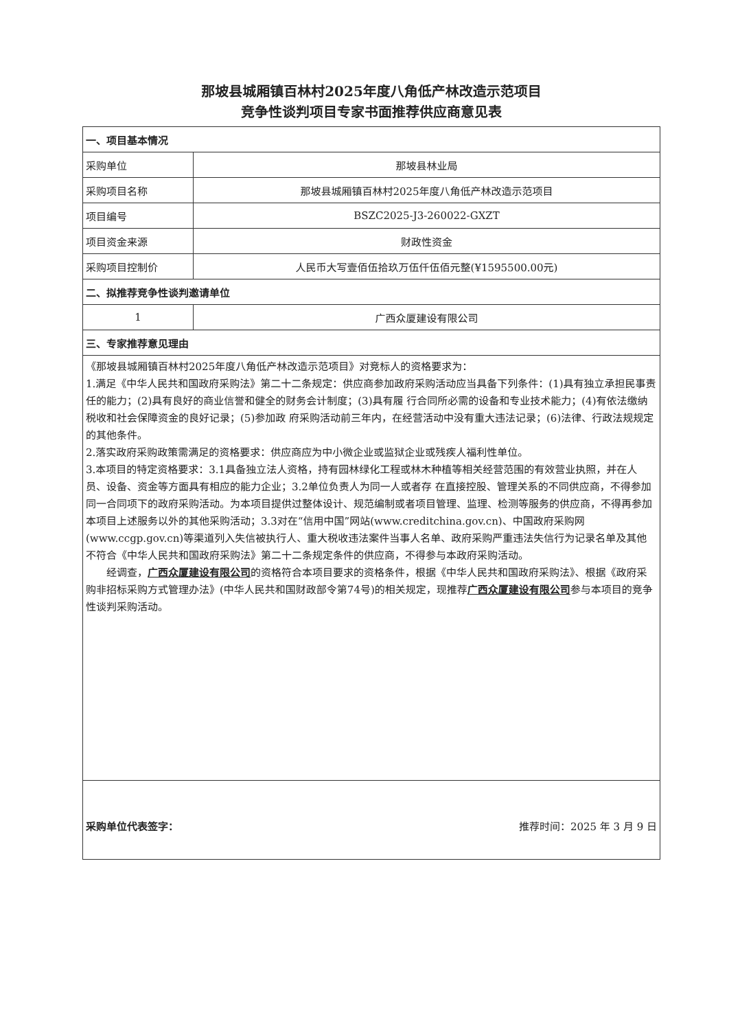那坡县城厢镇百林村2025年度八角低产林改造示范项目
竞争性谈判项目专家书面推荐供应商意见表
| 一、项目基本情况 | |
| 采购单位 | 那坡县林业局 |
| 采购项目名称 | 那坡县城厢镇百林村2025年度八角低产林改造示范项目 |
| 项目编号 | BSZC2025-J3-260022-GXZT |
| 项目资金来源 | 财政性资金 |
| 采购项目控制价 | 人民币大写壹佰伍拾玖万伍仟伍佰元整(¥1595500.00元) |
| 二、拟推荐竞争性谈判邀请单位 | |
| 1 | 广西众厦建设有限公司 |
| 三、专家推荐意见理由 | |
| 《那坡县城厢镇百林村2025年度八角低产林改造示范项目》对竞标人的资格要求为： 1.满足《中华人民共和国政府采购法》第二十二条规定：供应商参加政府采购活动应当具备下列条件：(1)具有独立承担民事责任的能力；(2)具有良好的商业信誉和健全的财务会计制度；(3)具有履 行合同所必需的设备和专业技术能力；(4)有依法缴纳税收和社会保障资金的良好记录；(5)参加政 府采购活动前三年内，在经营活动中没有重大违法记录；(6)法律、行政法规规定的其他条件。 2.落实政府采购政策需满足的资格要求：供应商应为中小微企业或监狱企业或残疾人福利性单位。 3.本项目的特定资格要求：3.1具备独立法人资格，持有园林绿化工程或林木种植等相关经营范围的有效营业执照，并在人员、设备、资金等方面具有相应的能力企业；3.2单位负责人为同一人或者存 在直接控股、管理关系的不同供应商，不得参加同一合同项下的政府采购活动。为本项目提供过整体设计、规范编制或者项目管理、监理、检测等服务的供应商，不得再参加本项目上述服务以外的其他采购活动；3.3对在“信用中国”网站(www.creditchina.gov.cn)、中国政府采购网(www.ccgp.gov.cn)等渠道列入失信被执行人、重大税收违法案件当事人名单、政府采购严重违法失信行为记录名单及其他不符合《中华人民共和国政府采购法》第二十二条规定条件的供应商，不得参与本政府采购活动。 经调查， 广西众厦建设有限公司 的资格符合本项目要求的资格条件，根据《中华人民共和国政府采购法》、根据《政府采购非招标采购方式管理办法》(中华人民共和国财政部令第74号)的相关规定，现推荐 广西众厦建设有限公司 参与本项目的竞争性谈判采购活动。 | |
| 采购单位代表签字： 推荐时间：2025 年 3 月 9 日 | |